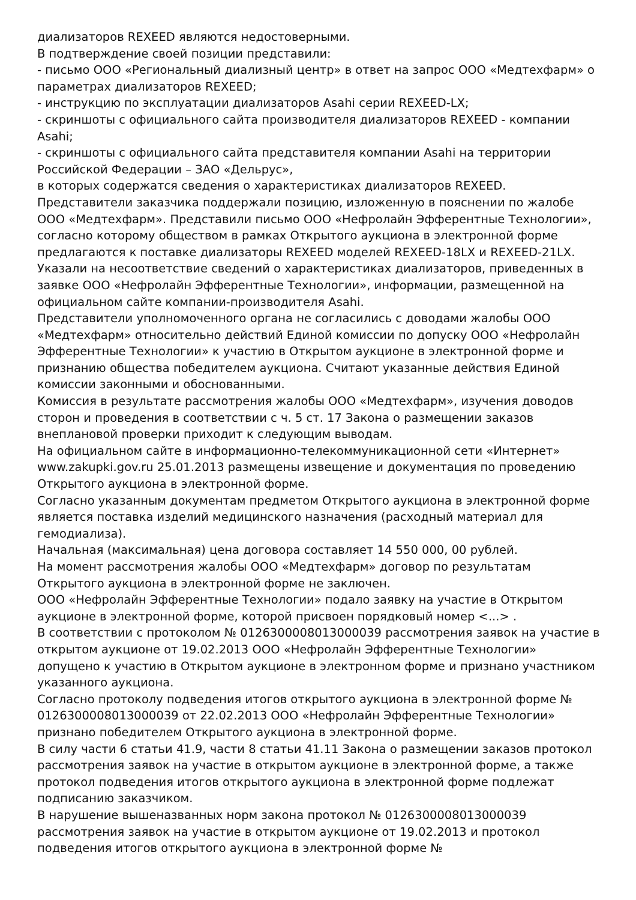диализаторов REXEED являются недостоверными.
В подтверждение своей позиции представили:
- письмо ООО «Региональный диализный центр» в ответ на запрос ООО «Медтехфарм» о параметрах диализаторов REXEED;
- инструкцию по эксплуатации диализаторов Asahi серии REXEED-LX;
- скриншоты с официального сайта производителя диализаторов REXEED - компании Asahi;
- скриншоты с официального сайта представителя компании Asahi на территории Российской Федерации – ЗАО «Дельрус»,
в которых содержатся сведения о характеристиках диализаторов REXEED.
Представители заказчика поддержали позицию, изложенную в пояснении по жалобе ООО «Медтехфарм». Представили письмо ООО «Нефролайн Эфферентные Технологии», согласно которому обществом в рамках Открытого аукциона в электронной форме предлагаются к поставке диализаторы REXEED моделей REXEED-18LX и REXEED-21LX. Указали на несоответствие сведений о характеристиках диализаторов, приведенных в заявке ООО «Нефролайн Эфферентные Технологии», информации, размещенной на официальном сайте компании-производителя Asahi.
Представители уполномоченного органа не согласились с доводами жалобы ООО «Медтехфарм» относительно действий Единой комиссии по допуску ООО «Нефролайн Эфферентные Технологии» к участию в Открытом аукционе в электронной форме и признанию общества победителем аукциона. Считают указанные действия Единой комиссии законными и обоснованными.
Комиссия в результате рассмотрения жалобы ООО «Медтехфарм», изучения доводов сторон и проведения в соответствии с ч. 5 ст. 17 Закона о размещении заказов внеплановой проверки приходит к следующим выводам.
На официальном сайте в информационно-телекоммуникационной сети «Интернет» www.zakupki.gov.ru 25.01.2013 размещены извещение и документация по проведению Открытого аукциона в электронной форме.
Согласно указанным документам предметом Открытого аукциона в электронной форме является поставка изделий медицинского назначения (расходный материал для гемодиализа).
Начальная (максимальная) цена договора составляет 14 550 000, 00 рублей.
На момент рассмотрения жалобы ООО «Медтехфарм» договор по результатам Открытого аукциона в электронной форме не заключен.
ООО «Нефролайн Эфферентные Технологии» подало заявку на участие в Открытом аукционе в электронной форме, которой присвоен порядковый номер <...> .
В соответствии с протоколом № 0126300008013000039 рассмотрения заявок на участие в открытом аукционе от 19.02.2013 ООО «Нефролайн Эфферентные Технологии» допущено к участию в Открытом аукционе в электронном форме и признано участником указанного аукциона.
Согласно протоколу подведения итогов открытого аукциона в электронной форме № 0126300008013000039 от 22.02.2013 ООО «Нефролайн Эфферентные Технологии» признано победителем Открытого аукциона в электронной форме.
В силу части 6 статьи 41.9, части 8 статьи 41.11 Закона о размещении заказов протокол рассмотрения заявок на участие в открытом аукционе в электронной форме, а также протокол подведения итогов открытого аукциона в электронной форме подлежат подписанию заказчиком.
В нарушение вышеназванных норм закона протокол № 0126300008013000039 рассмотрения заявок на участие в открытом аукционе от 19.02.2013 и протокол подведения итогов открытого аукциона в электронной форме №